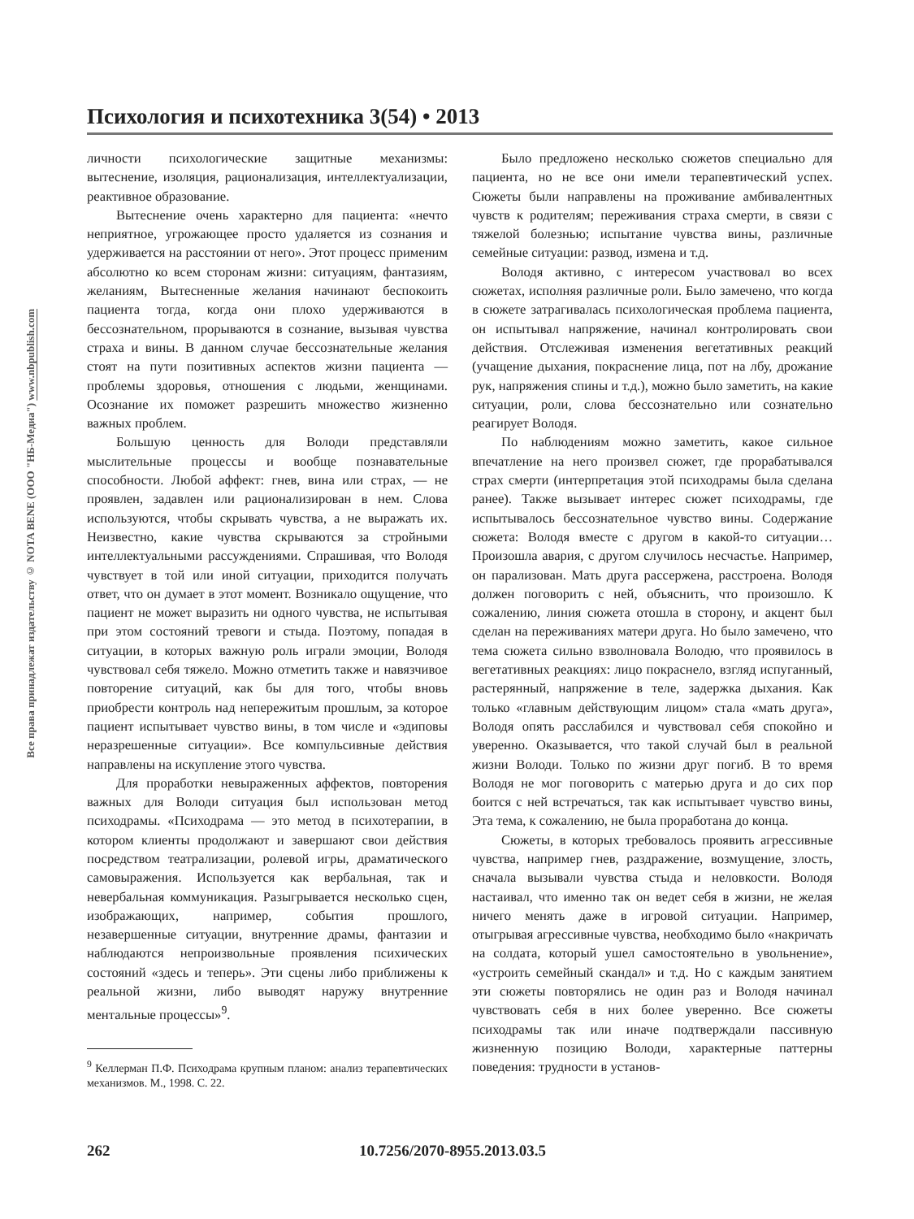Все права принадлежат издательству © NOTA BENE (ООО "НБ-Медиа") www.nbpublish.com
Психология и психотехника 3(54) • 2013
личности психологические защитные механизмы: вытеснение, изоляция, рационализация, интеллектуализации, реактивное образование.
Вытеснение очень характерно для пациента: «нечто неприятное, угрожающее просто удаляется из сознания и удерживается на расстоянии от него». Этот процесс применим абсолютно ко всем сторонам жизни: ситуациям, фантазиям, желаниям, Вытесненные желания начинают беспокоить пациента тогда, когда они плохо удерживаются в бессознательном, прорываются в сознание, вызывая чувства страха и вины. В данном случае бессознательные желания стоят на пути позитивных аспектов жизни пациента — проблемы здоровья, отношения с людьми, женщинами. Осознание их поможет разрешить множество жизненно важных проблем.
Большую ценность для Володи представляли мыслительные процессы и вообще познавательные способности. Любой аффект: гнев, вина или страх, — не проявлен, задавлен или рационализирован в нем. Слова используются, чтобы скрывать чувства, а не выражать их. Неизвестно, какие чувства скрываются за стройными интеллектуальными рассуждениями. Спрашивая, что Володя чувствует в той или иной ситуации, приходится получать ответ, что он думает в этот момент. Возникало ощущение, что пациент не может выразить ни одного чувства, не испытывая при этом состояний тревоги и стыда. Поэтому, попадая в ситуации, в которых важную роль играли эмоции, Володя чувствовал себя тяжело. Можно отметить также и навязчивое повторение ситуаций, как бы для того, чтобы вновь приобрести контроль над непережитым прошлым, за которое пациент испытывает чувство вины, в том числе и «эдиповы неразрешенные ситуации». Все компульсивные действия направлены на искупление этого чувства.
Для проработки невыраженных аффектов, повторения важных для Володи ситуация был использован метод психодрамы. «Психодрама — это метод в психотерапии, в котором клиенты продолжают и завершают свои действия посредством театрализации, ролевой игры, драматического самовыражения. Используется как вербальная, так и невербальная коммуникация. Разыгрывается несколько сцен, изображающих, например, события прошлого, незавершенные ситуации, внутренние драмы, фантазии и наблюдаются непроизвольные проявления психических состояний «здесь и теперь». Эти сцены либо приближены к реальной жизни, либо выводят наружу внутренние ментальные процессы»<sup>9</sup>.
<sup>9</sup> Келлерман П.Ф. Психодрама крупным планом: анализ терапевтических механизмов. М., 1998. С. 22.
Было предложено несколько сюжетов специально для пациента, но не все они имели терапевтический успех. Сюжеты были направлены на проживание амбивалентных чувств к родителям; переживания страха смерти, в связи с тяжелой болезнью; испытание чувства вины, различные семейные ситуации: развод, измена и т.д.
Володя активно, с интересом участвовал во всех сюжетах, исполняя различные роли. Было замечено, что когда в сюжете затрагивалась психологическая проблема пациента, он испытывал напряжение, начинал контролировать свои действия. Отслеживая изменения вегетативных реакций (учащение дыхания, покраснение лица, пот на лбу, дрожание рук, напряжения спины и т.д.), можно было заметить, на какие ситуации, роли, слова бессознательно или сознательно реагирует Володя.
По наблюдениям можно заметить, какое сильное впечатление на него произвел сюжет, где прорабатывался страх смерти (интерпретация этой психодрамы была сделана ранее). Также вызывает интерес сюжет психодрамы, где испытывалось бессознательное чувство вины. Содержание сюжета: Володя вместе с другом в какой-то ситуации… Произошла авария, с другом случилось несчастье. Например, он парализован. Мать друга рассержена, расстроена. Володя должен поговорить с ней, объяснить, что произошло. К сожалению, линия сюжета отошла в сторону, и акцент был сделан на переживаниях матери друга. Но было замечено, что тема сюжета сильно взволновала Володю, что проявилось в вегетативных реакциях: лицо покраснело, взгляд испуганный, растерянный, напряжение в теле, задержка дыхания. Как только «главным действующим лицом» стала «мать друга», Володя опять расслабился и чувствовал себя спокойно и уверенно. Оказывается, что такой случай был в реальной жизни Володи. Только по жизни друг погиб. В то время Володя не мог поговорить с матерью друга и до сих пор боится с ней встречаться, так как испытывает чувство вины, Эта тема, к сожалению, не была проработана до конца.
Сюжеты, в которых требовалось проявить агрессивные чувства, например гнев, раздражение, возмущение, злость, сначала вызывали чувства стыда и неловкости. Володя настаивал, что именно так он ведет себя в жизни, не желая ничего менять даже в игровой ситуации. Например, отыгрывая агрессивные чувства, необходимо было «накричать на солдата, который ушел самостоятельно в увольнение», «устроить семейный скандал» и т.д. Но с каждым занятием эти сюжеты повторялись не один раз и Володя начинал чувствовать себя в них более уверенно. Все сюжеты психодрамы так или иначе подтверждали пассивную жизненную позицию Володи, характерные паттерны поведения: трудности в установ-
262 10.7256/2070-8955.2013.03.5